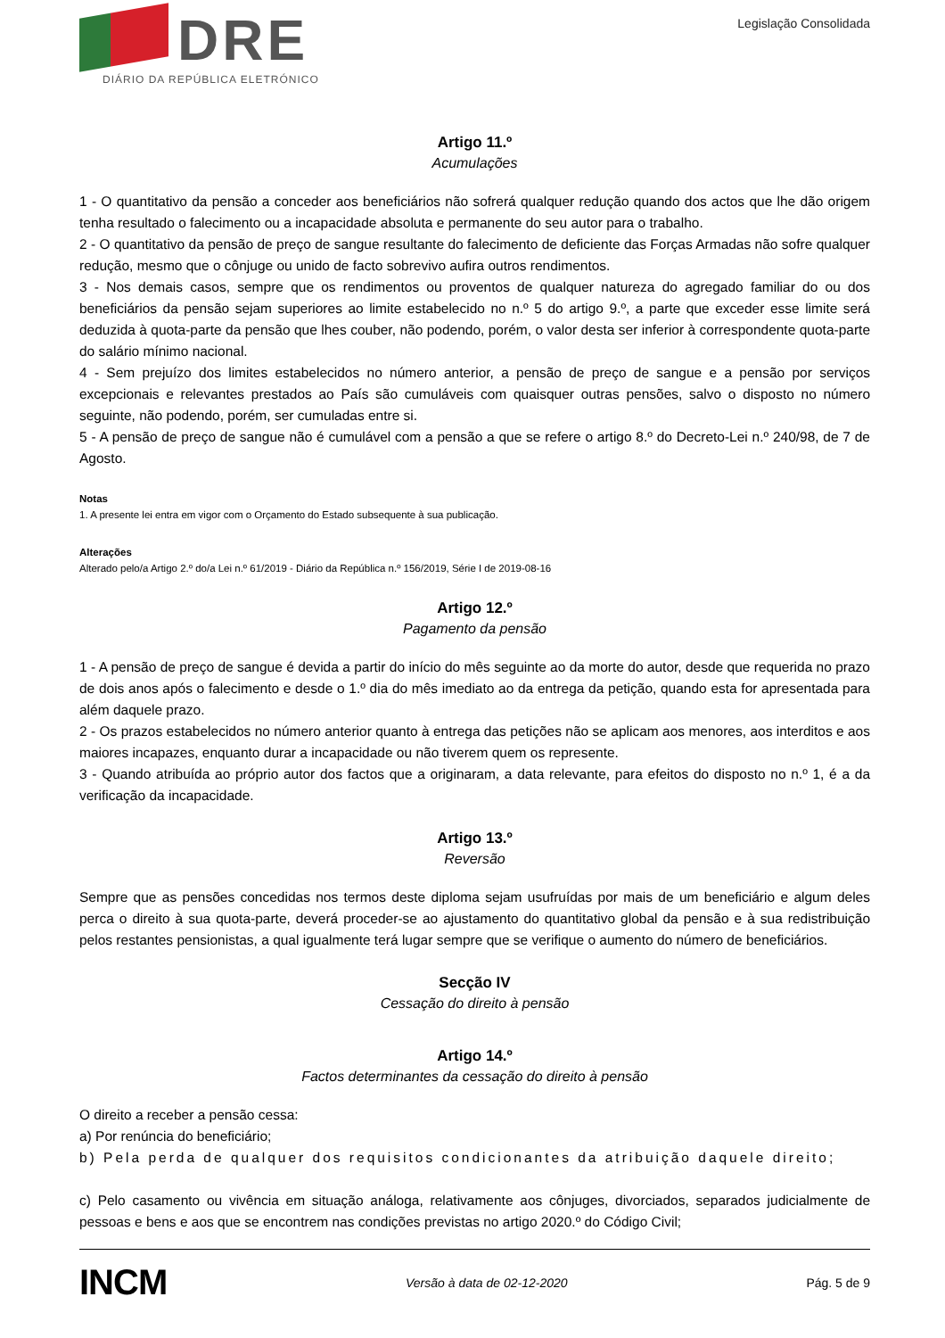DRE
DIÁRIO DA REPÚBLICA ELETRÓNICO
Legislação Consolidada
Artigo 11.º
Acumulações
1 - O quantitativo da pensão a conceder aos beneficiários não sofrerá qualquer redução quando dos actos que lhe dão origem tenha resultado o falecimento ou a incapacidade absoluta e permanente do seu autor para o trabalho.
2 - O quantitativo da pensão de preço de sangue resultante do falecimento de deficiente das Forças Armadas não sofre qualquer redução, mesmo que o cônjuge ou unido de facto sobrevivo aufira outros rendimentos.
3 - Nos demais casos, sempre que os rendimentos ou proventos de qualquer natureza do agregado familiar do ou dos beneficiários da pensão sejam superiores ao limite estabelecido no n.º 5 do artigo 9.º, a parte que exceder esse limite será deduzida à quota-parte da pensão que lhes couber, não podendo, porém, o valor desta ser inferior à correspondente quota-parte do salário mínimo nacional.
4 - Sem prejuízo dos limites estabelecidos no número anterior, a pensão de preço de sangue e a pensão por serviços excepcionais e relevantes prestados ao País são cumuláveis com quaisquer outras pensões, salvo o disposto no número seguinte, não podendo, porém, ser cumuladas entre si.
5 - A pensão de preço de sangue não é cumulável com a pensão a que se refere o artigo 8.º do Decreto-Lei n.º 240/98, de 7 de Agosto.
Notas
1. A presente lei entra em vigor com o Orçamento do Estado subsequente à sua publicação.
Alterações
Alterado pelo/a Artigo 2.º do/a Lei n.º 61/2019 - Diário da República n.º 156/2019, Série I de 2019-08-16
Artigo 12.º
Pagamento da pensão
1 - A pensão de preço de sangue é devida a partir do início do mês seguinte ao da morte do autor, desde que requerida no prazo de dois anos após o falecimento e desde o 1.º dia do mês imediato ao da entrega da petição, quando esta for apresentada para além daquele prazo.
2 - Os prazos estabelecidos no número anterior quanto à entrega das petições não se aplicam aos menores, aos interditos e aos maiores incapazes, enquanto durar a incapacidade ou não tiverem quem os represente.
3 - Quando atribuída ao próprio autor dos factos que a originaram, a data relevante, para efeitos do disposto no n.º 1, é a da verificação da incapacidade.
Artigo 13.º
Reversão
Sempre que as pensões concedidas nos termos deste diploma sejam usufruídas por mais de um beneficiário e algum deles perca o direito à sua quota-parte, deverá proceder-se ao ajustamento do quantitativo global da pensão e à sua redistribuição pelos restantes pensionistas, a qual igualmente terá lugar sempre que se verifique o aumento do número de beneficiários.
Secção IV
Cessação do direito à pensão
Artigo 14.º
Factos determinantes da cessação do direito à pensão
O direito a receber a pensão cessa:
a) Por renúncia do beneficiário;
b) Pela perda de qualquer dos requisitos condicionantes da atribuição daquele direito;
c) Pelo casamento ou vivência em situação análoga, relativamente aos cônjuges, divorciados, separados judicialmente de pessoas e bens e aos que se encontrem nas condições previstas no artigo 2020.º do Código Civil;
INCM Versão à data de 02-12-2020 Pág. 5 de 9